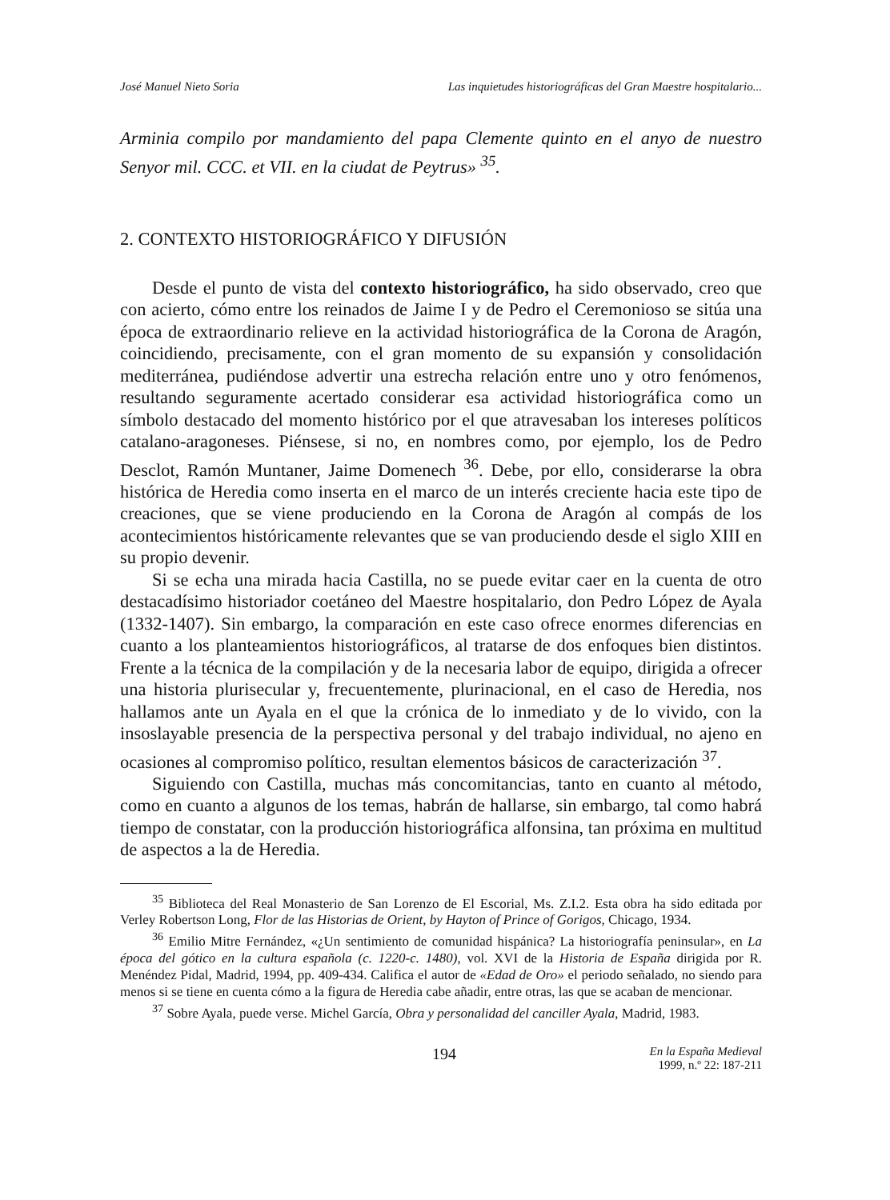José Manuel Nieto Soria Las inquietudes historiográficas del Gran Maestre hospitalario...
Arminia compilo por mandamiento del papa Clemente quinto en el anyo de nuestro Senyor mil. CCC. et VII. en la ciudat de Peytrus» <sup>35</sup>.
2. CONTEXTO HISTORIOGRÁFICO Y DIFUSIÓN
Desde el punto de vista del contexto historiográfico, ha sido observado, creo que con acierto, cómo entre los reinados de Jaime I y de Pedro el Ceremonioso se sitúa una época de extraordinario relieve en la actividad historiográfica de la Corona de Aragón, coincidiendo, precisamente, con el gran momento de su expansión y consolidación mediterránea, pudiéndose advertir una estrecha relación entre uno y otro fenómenos, resultando seguramente acertado considerar esa actividad historiográfica como un símbolo destacado del momento histórico por el que atravesaban los intereses políticos catalano-aragoneses. Piénsese, si no, en nombres como, por ejemplo, los de Pedro Desclot, Ramón Muntaner, Jaime Domenech <sup>36</sup>. Debe, por ello, considerarse la obra histórica de Heredia como inserta en el marco de un interés creciente hacia este tipo de creaciones, que se viene produciendo en la Corona de Aragón al compás de los acontecimientos históricamente relevantes que se van produciendo desde el siglo XIII en su propio devenir.
Si se echa una mirada hacia Castilla, no se puede evitar caer en la cuenta de otro destacadísimo historiador coetáneo del Maestre hospitalario, don Pedro López de Ayala (1332-1407). Sin embargo, la comparación en este caso ofrece enormes diferencias en cuanto a los planteamientos historiográficos, al tratarse de dos enfoques bien distintos. Frente a la técnica de la compilación y de la necesaria labor de equipo, dirigida a ofrecer una historia plurisecular y, frecuentemente, plurinacional, en el caso de Heredia, nos hallamos ante un Ayala en el que la crónica de lo inmediato y de lo vivido, con la insoslayable presencia de la perspectiva personal y del trabajo individual, no ajeno en ocasiones al compromiso político, resultan elementos básicos de caracterización <sup>37</sup>.
Siguiendo con Castilla, muchas más concomitancias, tanto en cuanto al método, como en cuanto a algunos de los temas, habrán de hallarse, sin embargo, tal como habrá tiempo de constatar, con la producción historiográfica alfonsina, tan próxima en multitud de aspectos a la de Heredia.
<sup>35</sup> Biblioteca del Real Monasterio de San Lorenzo de El Escorial, Ms. Z.I.2. Esta obra ha sido editada por Verley Robertson Long, Flor de las Historias de Orient, by Hayton of Prince of Gorigos, Chicago, 1934.
<sup>36</sup> Emilio Mitre Fernández, «¿Un sentimiento de comunidad hispánica? La historiografía peninsular», en La época del gótico en la cultura española (c. 1220-c. 1480), vol. XVI de la Historia de España dirigida por R. Menéndez Pidal, Madrid, 1994, pp. 409-434. Califica el autor de «Edad de Oro» el periodo señalado, no siendo para menos si se tiene en cuenta cómo a la figura de Heredia cabe añadir, entre otras, las que se acaban de mencionar.
<sup>37</sup> Sobre Ayala, puede verse. Michel García, Obra y personalidad del canciller Ayala, Madrid, 1983.
194 En la España Medieval
1999, n.º 22: 187-211